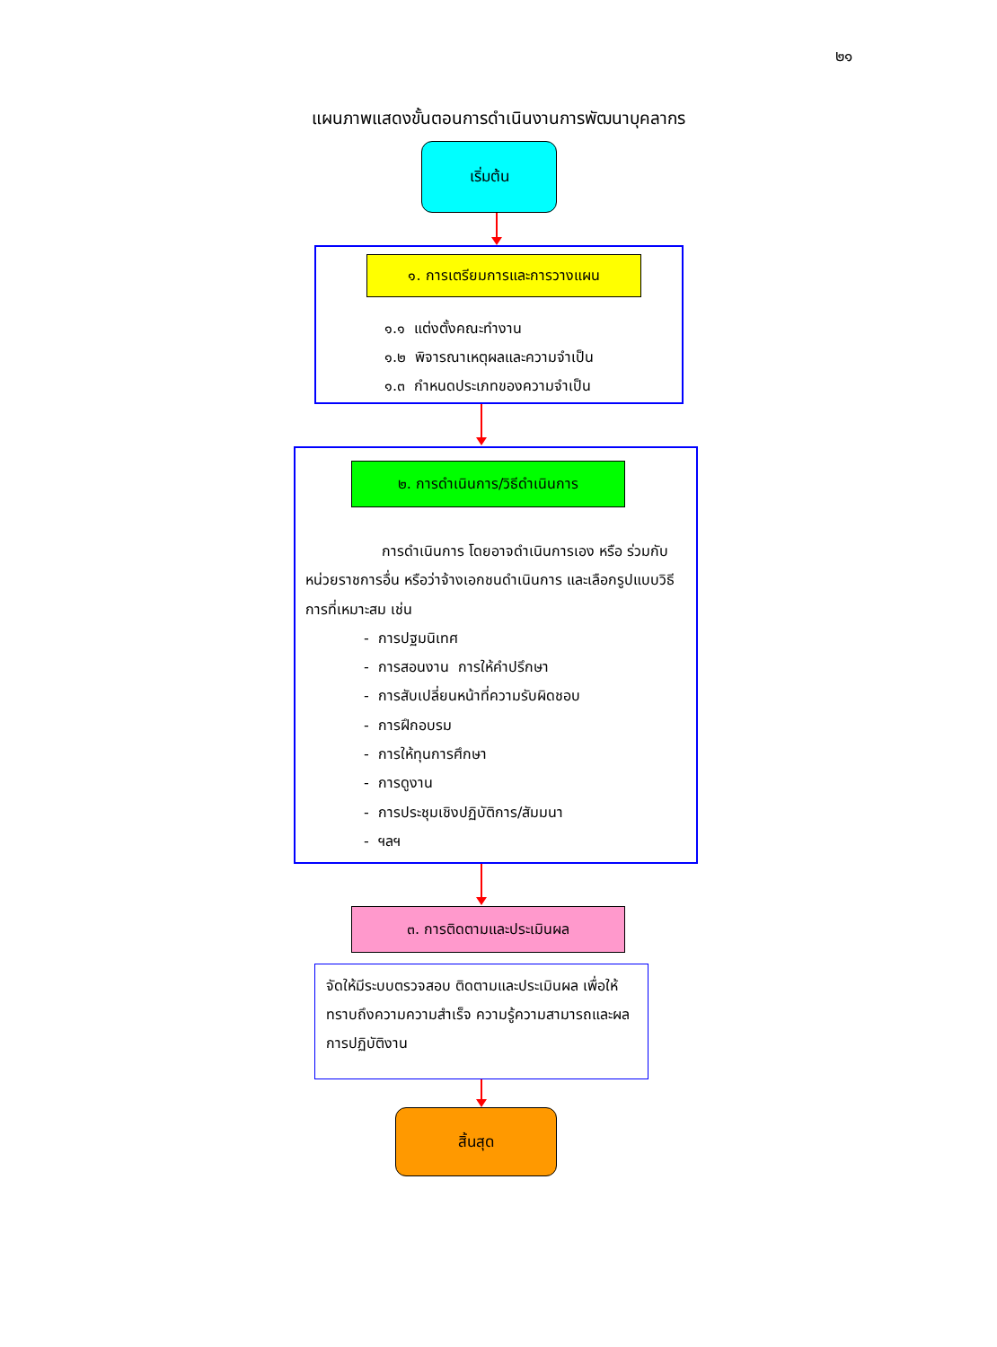๒๑
แผนภาพแสดงขั้นตอนการดำเนินงานการพัฒนาบุคลากร
เริ่มต้น
๑. การเตรียมการและการวางแผน
๑.๑ แต่งตั้งคณะทำงาน
๑.๒ พิจารณาเหตุผลและความจำเป็น
๑.๓ กำหนดประเภทของความจำเป็น
๒. การดำเนินการ/วิธีดำเนินการ
การดำเนินการ โดยอาจดำเนินการเอง หรือ ร่วมกับหน่วยราชการอื่น หรือว่าจ้างเอกชนดำเนินการ และเลือกรูปแบบวิธีการที่เหมาะสม เช่น
- การปฐมนิเทศ
- การสอนงาน การให้คำปรึกษา
- การสับเปลี่ยนหน้าที่ความรับผิดชอบ
- การฝึกอบรม
- การให้ทุนการศึกษา
- การดูงาน
- การประชุมเชิงปฏิบัติการ/สัมมนา
- ฯลฯ
๓. การติดตามและประเมินผล
จัดให้มีระบบตรวจสอบ ติดตามและประเมินผล เพื่อให้ทราบถึงความความสำเร็จ ความรู้ความสามารถและผลการปฏิบัติงาน
สิ้นสุด